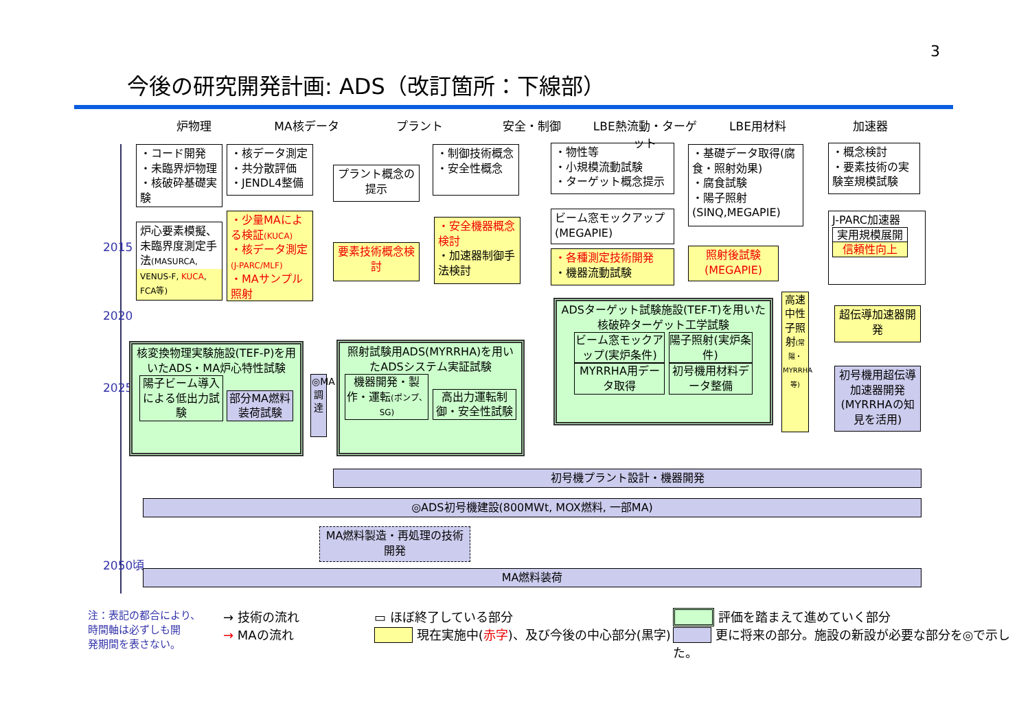3
今後の研究開発計画: ADS（改訂箇所：下線部）
炉物理 MA核データ プラント 安全・制御 LBE熱流動・ターゲット LBE用材料 加速器
2015
2020
2025
2050頃
・コード開発
・未臨界炉物理
・核破砕基礎実験
・核データ測定
・共分散評価
・JENDL4整備
プラント概念の提示
・制御技術概念
・安全性概念
・物性等
・小規模流動試験
・ターゲット概念提示
・基礎データ取得(腐食・照射効果)
・腐食試験
・陽子照射
(SINQ,MEGAPIE)
・概念検討
・要素技術の実験室規模試験
炉心要素模擬、未臨界度測定手法(MASURCA, VENUS-F, KUCA, FCA等)
・少量MAによる検証(KUCA)
・核データ測定(J-PARC/MLF)
・MAサンプル照射
要素技術概念検討
・安全機器概念検討
・加速器制御手法検討
ビーム窓モックアップ(MEGAPIE)
・各種測定技術開発
・機器流動試験
照射後試験(MEGAPIE)
J-PARC加速器
実用規模展開
信頼性向上
核変換物理実験施設(TEF-P)を用いたADS・MA炉心特性試験
陽子ビーム導入による低出力試験 部分MA燃料装荷試験
◎MA調達
照射試験用ADS(MYRRHA)を用いたADSシステム実証試験
機器開発・製作・運転(ポンプ、SG) 高出力運転制御・安全性試験
ADSターゲット試験施設(TEF-T)を用いた核破砕ターゲット工学試験
ビーム窓モックアップ(実炉条件) 陽子照射(実炉条件)
MYRRHA用データ取得 初号機用材料データ整備
高速中性子照射(常陽・MYRRHA等)
超伝導加速器開発
初号機用超伝導加速器開発(MYRRHAの知見を活用)
初号機プラント設計・機器開発
◎ADS初号機建設(800MWt, MOX燃料, 一部MA)
MA燃料製造・再処理の技術開発
MA燃料装荷
注：表記の都合により、
時間軸は必ずしも開
発期間を表さない。
→ 技術の流れ
→ MAの流れ
▭ ほぼ終了している部分
　　　 現在実施中(赤字)、及び今後の中心部分(黒字)
　　　 評価を踏まえて進めていく部分
　　　 更に将来の部分。施設の新設が必要な部分を◎で示した。